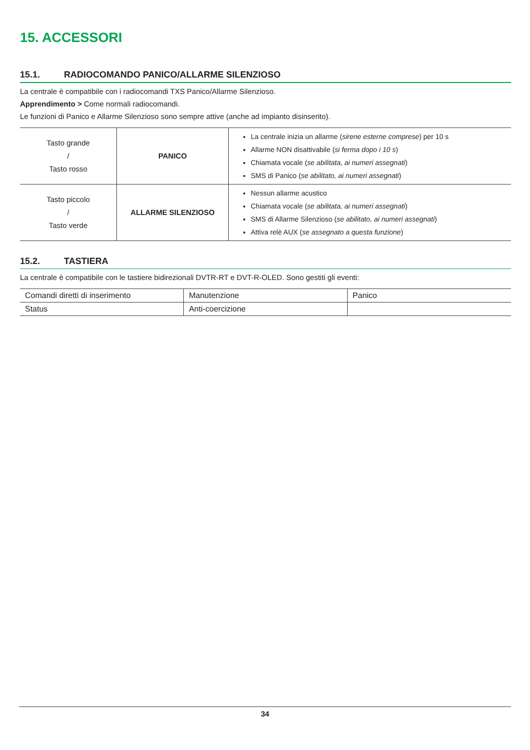15. ACCESSORI
15.1. RADIOCOMANDO PANICO/ALLARME SILENZIOSO
La centrale è compatibile con i radiocomandi TXS Panico/Allarme Silenzioso.
Apprendimento > Come normali radiocomandi.
Le funzioni di Panico e Allarme Silenzioso sono sempre attive (anche ad impianto disinserito).
| Tasto grande / Tasto rosso | PANICO | La centrale inizia un allarme ( sirene esterne comprese ) per 10 s Allarme NON disattivabile ( si ferma dopo i 10 s ) Chiamata vocale ( se abilitata, ai numeri assegnati ) SMS di Panico ( se abilitato, ai numeri assegnati ) |
| Tasto piccolo / Tasto verde | ALLARME SILENZIOSO | Nessun allarme acustico Chiamata vocale ( se abilitata, ai numeri assegnati ) SMS di Allarme Silenzioso ( se abilitato, ai numeri assegnati ) Attiva relè AUX ( se assegnato a questa funzione ) |
15.2. TASTIERA
La centrale è compatibile con le tastiere bidirezionali DVTR-RT e DVT-R-OLED. Sono gestiti gli eventi:
| Comandi diretti di inserimento | Manutenzione | Panico |
| Status | Anti-coercizione | |
34